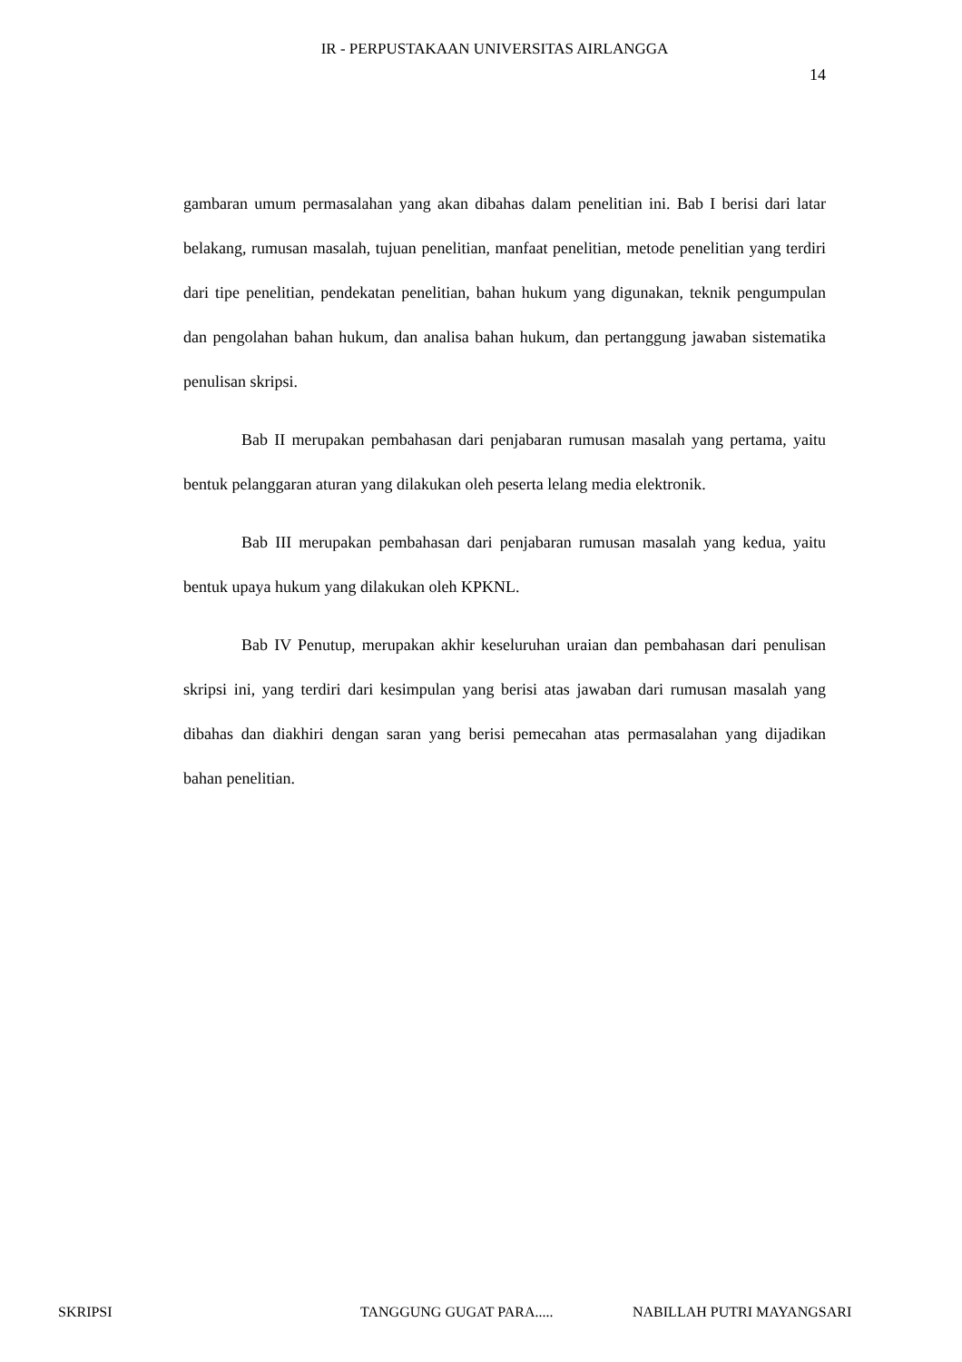IR - PERPUSTAKAAN UNIVERSITAS AIRLANGGA
14
gambaran umum permasalahan yang akan dibahas dalam penelitian ini. Bab I berisi dari latar belakang, rumusan masalah, tujuan penelitian, manfaat penelitian, metode penelitian yang terdiri dari tipe penelitian, pendekatan penelitian, bahan hukum yang digunakan, teknik pengumpulan dan pengolahan bahan hukum, dan analisa bahan hukum, dan pertanggung jawaban sistematika penulisan skripsi.
Bab II merupakan pembahasan dari penjabaran rumusan masalah yang pertama, yaitu bentuk pelanggaran aturan yang dilakukan oleh peserta lelang media elektronik.
Bab III merupakan pembahasan dari penjabaran rumusan masalah yang kedua, yaitu bentuk upaya hukum yang dilakukan oleh KPKNL.
Bab IV Penutup, merupakan akhir keseluruhan uraian dan pembahasan dari penulisan skripsi ini, yang terdiri dari kesimpulan yang berisi atas jawaban dari rumusan masalah yang dibahas dan diakhiri dengan saran yang berisi pemecahan atas permasalahan yang dijadikan bahan penelitian.
SKRIPSI TANGGUNG GUGAT PARA..... NABILLAH PUTRI MAYANGSARI